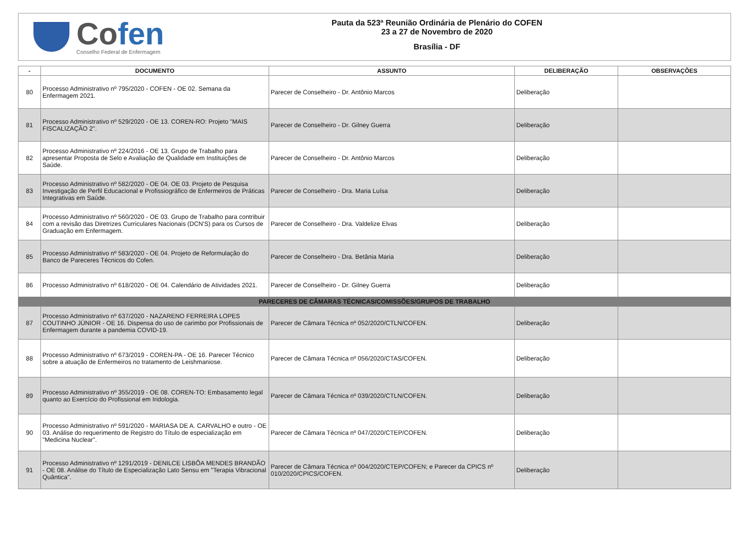Cofen
Conselho Federal de Enfermagem
Pauta da 523ª Reunião Ordinária de Plenário do COFEN
23 a 27 de Novembro de 2020
Brasília - DF
| - | DOCUMENTO | ASSUNTO | DELIBERAÇÃO | OBSERVAÇÕES |
| --- | --- | --- | --- | --- |
| 80 | Processo Administrativo nº 795/2020 - COFEN - OE 02. Semana da Enfermagem 2021. | Parecer de Conselheiro - Dr. Antônio Marcos | Deliberação | |
| 81 | Processo Administrativo nº 529/2020 - OE 13. COREN-RO: Projeto "MAIS FISCALIZAÇÃO 2". | Parecer de Conselheiro - Dr. Gilney Guerra | Deliberação | |
| 82 | Processo Administrativo nº 224/2016 - OE 13. Grupo de Trabalho para apresentar Proposta de Selo e Avaliação de Qualidade em Instituições de Saúde. | Parecer de Conselheiro - Dr. Antônio Marcos | Deliberação | |
| 83 | Processo Administrativo nº 582/2020 - OE 04. OE 03. Projeto de Pesquisa Investigação de Perfil Educacional e Profissiográfico de Enfermeiros de Práticas Integrativas em Saúde. | Parecer de Conselheiro - Dra. Maria Luísa | Deliberação | |
| 84 | Processo Administrativo nº 560/2020 - OE 03. Grupo de Trabalho para contribuir com a revisão das Diretrizes Curriculares Nacionais (DCN'S) para os Cursos de Graduação em Enfermagem. | Parecer de Conselheiro - Dra. Valdelize Elvas | Deliberação | |
| 85 | Processo Administrativo nº 583/2020 - OE 04. Projeto de Reformulação do Banco de Pareceres Técnicos do Cofen. | Parecer de Conselheiro - Dra. Betânia Maria | Deliberação | |
| 86 | Processo Administrativo nº 618/2020 - OE 04. Calendário de Atividades 2021. | Parecer de Conselheiro - Dr. Gilney Guerra | Deliberação | |
| PARECERES DE CÂMARAS TÉCNICAS/COMISSÕES/GRUPOS DE TRABALHO | | | | |
| 87 | Processo Administrativo nº 637/2020 - NAZARENO FERREIRA LOPES COUTINHO JÚNIOR - OE 16. Dispensa do uso de carimbo por Profissionais de Enfermagem durante a pandemia COVID-19. | Parecer de Câmara Técnica nº 052/2020/CTLN/COFEN. | Deliberação | |
| 88 | Processo Administrativo nº 673/2019 - COREN-PA - OE 16. Parecer Técnico sobre a atuação de Enfermeiros no tratamento de Leishmaniose. | Parecer de Câmara Técnica nº 056/2020/CTAS/COFEN. | Deliberação | |
| 89 | Processo Administrativo nº 355/2019 - OE 08. COREN-TO: Embasamento legal quanto ao Exercício do Profissional em Iridologia. | Parecer de Câmara Técnica nº 039/2020/CTLN/COFEN. | Deliberação | |
| 90 | Processo Administrativo nº 591/2020 - MARIASA DE A. CARVALHO e outro - OE 03. Análise do requerimento de Registro do Título de especialização em "Medicina Nuclear". | Parecer de Câmara Técnica nº 047/2020/CTEP/COFEN. | Deliberação | |
| 91 | Processo Administrativo nº 1291/2019 - DENILCE LISBÔA MENDES BRANDÃO - OE 08. Análise do Título de Especialização Lato Sensu em "Terapia Vibracional Quântica". | Parecer de Câmara Técnica nº 004/2020/CTEP/COFEN; e Parecer da CPICS nº 010/2020/CPICS/COFEN. | Deliberação | |